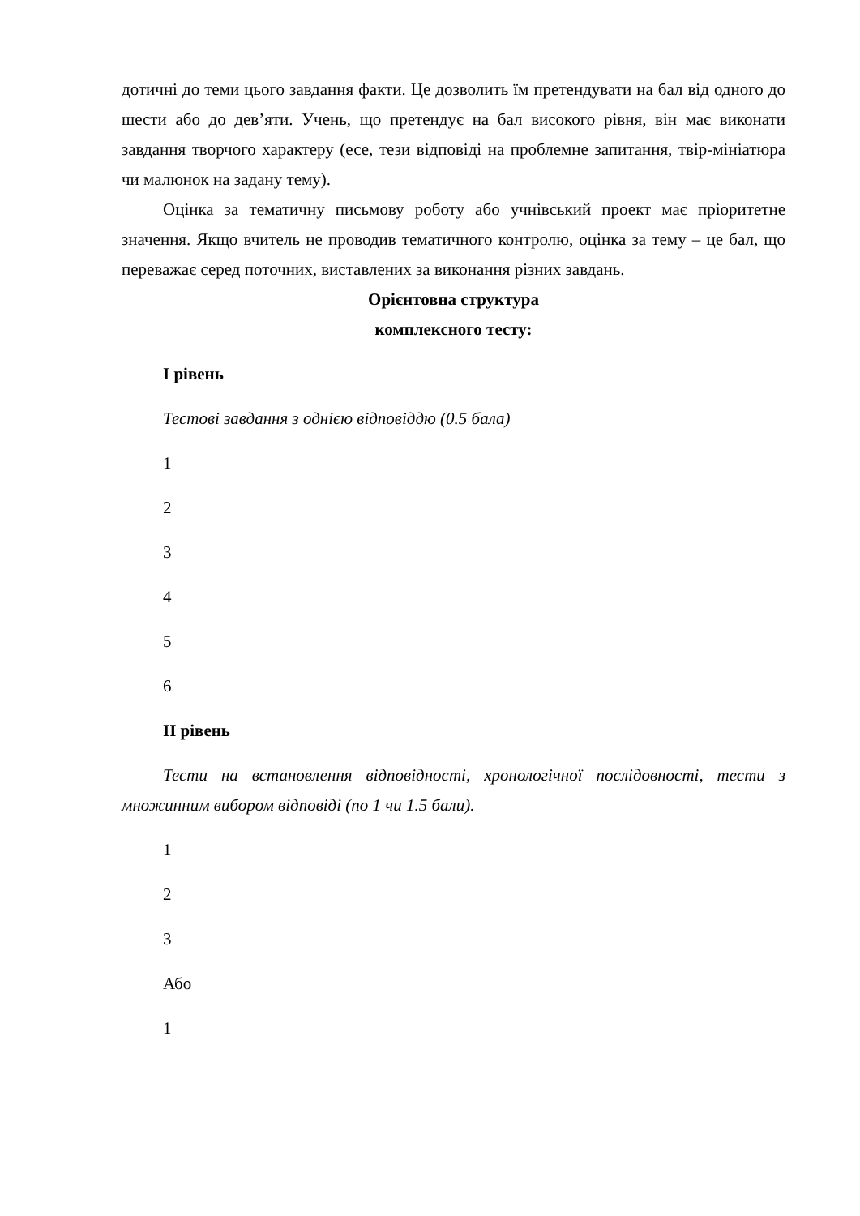дотичні до теми цього завдання факти. Це дозволить їм претендувати на бал від одного до шести або до дев’яти. Учень, що претендує на бал високого рівня, він має виконати завдання творчого характеру (есе, тези відповіді на проблемне запитання, твір-мініатюра чи малюнок на задану тему).
Оцінка за тематичну письмову роботу або учнівський проект має пріоритетне значення. Якщо вчитель не проводив тематичного контролю, оцінка за тему – це бал, що переважає серед поточних, виставлених за виконання різних завдань.
Орієнтовна структура
комплексного тесту:
I рівень
Тестові завдання з однією відповіддю (0.5 бала)
1
2
3
4
5
6
II рівень
Тести на встановлення відповідності, хронологічної послідовності, тести з множинним вибором відповіді (по 1 чи 1.5 бали).
1
2
3
Або
1